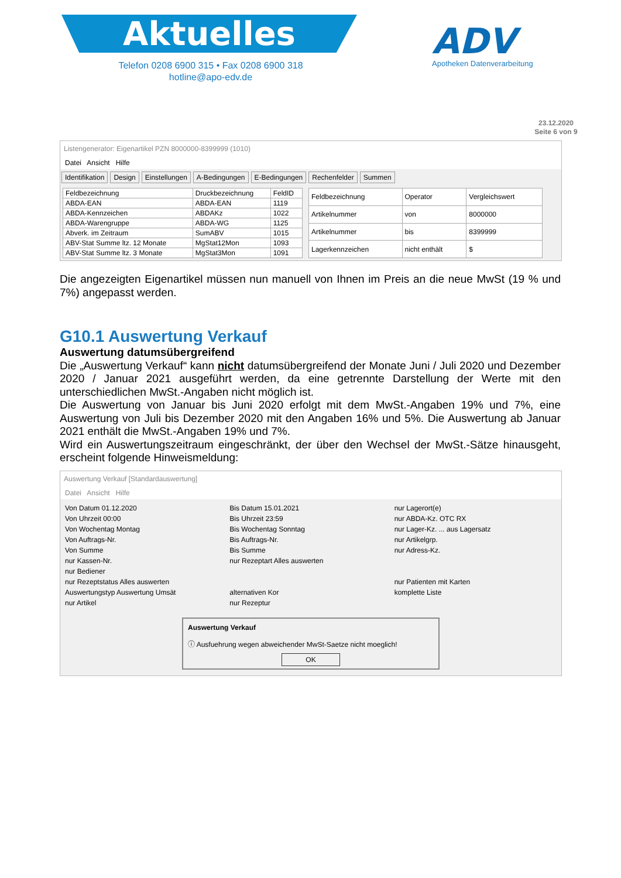Aktuelles
Telefon 0208 6900 315 • Fax 0208 6900 318
hotline@apo-edv.de
ADV
Apotheken Datenverarbeitung
23.12.2020
Seite 6 von 9
Listengenerator: Eigenartikel PZN 8000000-8399999 (1010)
Datei Ansicht Hilfe
Identifikation Design Einstellungen A-Bedingungen E-Bedingungen Rechenfelder Summen
| Feldbezeichnung | Druckbezeichnung | FeldID |
| --- | --- | --- |
| ABDA-EAN | ABDA-EAN | 1119 |
| ABDA-Kennzeichen | ABDAKz | 1022 |
| ABDA-Warengruppe | ABDA-WG | 1125 |
| Abverk. im Zeitraum | SumABV | 1015 |
| ABV-Stat Summe ltz. 12 Monate | MgStat12Mon | 1093 |
| ABV-Stat Summe ltz. 3 Monate | MgStat3Mon | 1091 |
| Feldbezeichnung | Operator | Vergleichswert |
| --- | --- | --- |
| Artikelnummer | von | 8000000 |
| Artikelnummer | bis | 8399999 |
| Lagerkennzeichen | nicht enthält | $ |
Die angezeigten Eigenartikel müssen nun manuell von Ihnen im Preis an die neue MwSt (19 % und 7%) angepasst werden.
G10.1 Auswertung Verkauf
Auswertung datumsübergreifend
Die „Auswertung Verkauf“ kann nicht datumsübergreifend der Monate Juni / Juli 2020 und Dezember 2020 / Januar 2021 ausgeführt werden, da eine getrennte Darstellung der Werte mit den unterschiedlichen MwSt.-Angaben nicht möglich ist.
Die Auswertung von Januar bis Juni 2020 erfolgt mit dem MwSt.-Angaben 19% und 7%, eine Auswertung von Juli bis Dezember 2020 mit den Angaben 16% und 5%. Die Auswertung ab Januar 2021 enthält die MwSt.-Angaben 19% und 7%.
Wird ein Auswertungszeitraum eingeschränkt, der über den Wechsel der MwSt.-Sätze hinausgeht, erscheint folgende Hinweismeldung:
Auswertung Verkauf [Standardauswertung]
Datei Ansicht Hilfe
Von Datum 01.12.2020
Bis Datum 15.01.2021
nur Lagerort(e)
Von Uhrzeit 00:00
Bis Uhrzeit 23:59
nur ABDA-Kz. OTC RX
Von Wochentag Montag
Bis Wochentag Sonntag
nur Lager-Kz. ... aus Lagersatz
Von Auftrags-Nr.
Bis Auftrags-Nr.
nur Artikelgrp.
Von Summe
Bis Summe
nur Adress-Kz.
nur Kassen-Nr.
nur Rezeptart Alles auswerten
nur Bediener
nur Rezeptstatus Alles auswerten
nur Patienten mit Karten
Auswertungstyp Auswertung Umsät
alternativen Kor
komplette Liste
nur Artikel
nur Rezeptur
Auswertung Verkauf
ⓘ Ausfuehrung wegen abweichender MwSt-Saetze nicht moeglich!
OK